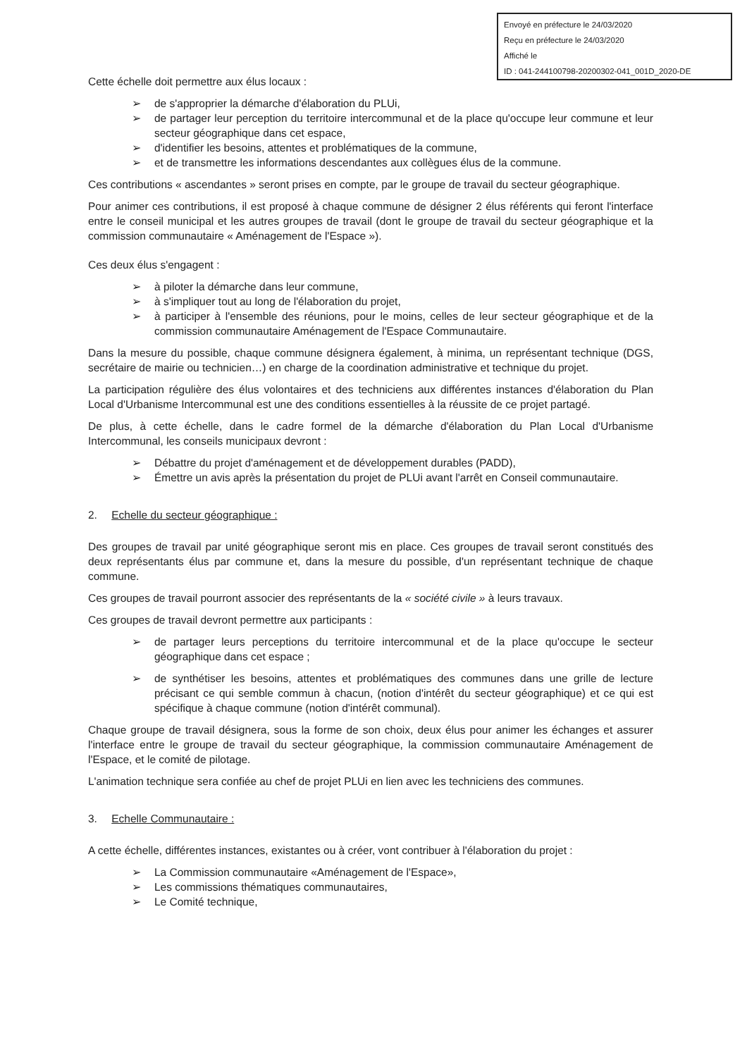Envoyé en préfecture le 24/03/2020
Reçu en préfecture le 24/03/2020
Affiché le
ID : 041-244100798-20200302-041_001D_2020-DE
Cette échelle doit permettre aux élus locaux :
➢ de s'approprier la démarche d'élaboration du PLUi,
➢ de partager leur perception du territoire intercommunal et de la place qu'occupe leur commune et leur secteur géographique dans cet espace,
➢ d'identifier les besoins, attentes et problématiques de la commune,
➢ et de transmettre les informations descendantes aux collègues élus de la commune.
Ces contributions « ascendantes » seront prises en compte, par le groupe de travail du secteur géographique.
Pour animer ces contributions, il est proposé à chaque commune de désigner 2 élus référents qui feront l'interface entre le conseil municipal et les autres groupes de travail (dont le groupe de travail du secteur géographique et la commission communautaire « Aménagement de l'Espace »).
Ces deux élus s'engagent :
➢ à piloter la démarche dans leur commune,
➢ à s'impliquer tout au long de l'élaboration du projet,
➢ à participer à l'ensemble des réunions, pour le moins, celles de leur secteur géographique et de la commission communautaire Aménagement de l'Espace Communautaire.
Dans la mesure du possible, chaque commune désignera également, à minima, un représentant technique (DGS, secrétaire de mairie ou technicien…) en charge de la coordination administrative et technique du projet.
La participation régulière des élus volontaires et des techniciens aux différentes instances d'élaboration du Plan Local d'Urbanisme Intercommunal est une des conditions essentielles à la réussite de ce projet partagé.
De plus, à cette échelle, dans le cadre formel de la démarche d'élaboration du Plan Local d'Urbanisme Intercommunal, les conseils municipaux devront :
➢ Débattre du projet d'aménagement et de développement durables (PADD),
➢ Émettre un avis après la présentation du projet de PLUi avant l'arrêt en Conseil communautaire.
2. Echelle du secteur géographique :
Des groupes de travail par unité géographique seront mis en place. Ces groupes de travail seront constitués des deux représentants élus par commune et, dans la mesure du possible, d'un représentant technique de chaque commune.
Ces groupes de travail pourront associer des représentants de la « société civile » à leurs travaux.
Ces groupes de travail devront permettre aux participants :
➢ de partager leurs perceptions du territoire intercommunal et de la place qu'occupe le secteur géographique dans cet espace ;
➢ de synthétiser les besoins, attentes et problématiques des communes dans une grille de lecture précisant ce qui semble commun à chacun, (notion d'intérêt du secteur géographique) et ce qui est spécifique à chaque commune (notion d'intérêt communal).
Chaque groupe de travail désignera, sous la forme de son choix, deux élus pour animer les échanges et assurer l'interface entre le groupe de travail du secteur géographique, la commission communautaire Aménagement de l'Espace, et le comité de pilotage.
L'animation technique sera confiée au chef de projet PLUi en lien avec les techniciens des communes.
3. Echelle Communautaire :
A cette échelle, différentes instances, existantes ou à créer, vont contribuer à l'élaboration du projet :
➢ La Commission communautaire «Aménagement de l'Espace»,
➢ Les commissions thématiques communautaires,
➢ Le Comité technique,